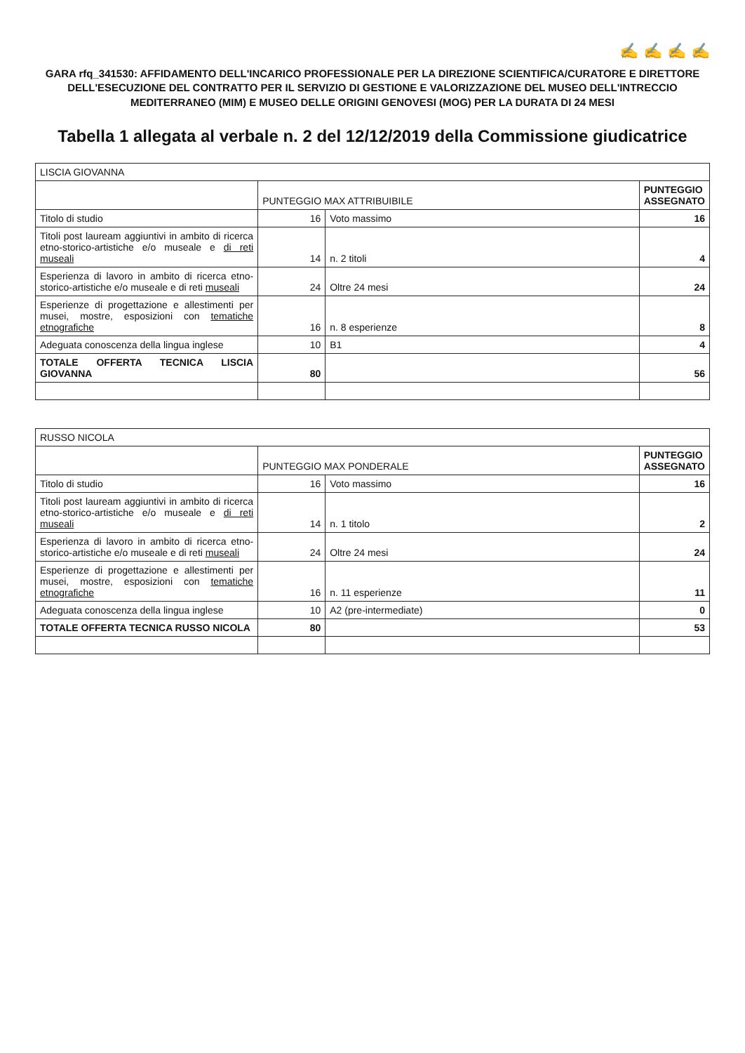✍ ✍ ✍ ✍
GARA rfq_341530: AFFIDAMENTO DELL'INCARICO PROFESSIONALE PER LA DIREZIONE SCIENTIFICA/CURATORE E DIRETTORE DELL'ESECUZIONE DEL CONTRATTO PER IL SERVIZIO DI GESTIONE E VALORIZZAZIONE DEL MUSEO DELL'INTRECCIO MEDITERRANEO (MIM) E MUSEO DELLE ORIGINI GENOVESI (MOG) PER LA DURATA DI 24 MESI
Tabella 1 allegata al verbale n. 2 del 12/12/2019 della Commissione giudicatrice
| LISCIA GIOVANNA | | | |
| --- | --- | --- | --- |
| | PUNTEGGIO MAX ATTRIBUIBILE | | PUNTEGGIO ASSEGNATO |
| Titolo di studio | 16 | Voto massimo | 16 |
| Titoli post lauream aggiuntivi in ambito di ricerca etno-storico-artistiche e/o museale e di reti museali | 14 | n. 2 titoli | 4 |
| Esperienza di lavoro in ambito di ricerca etno-storico-artistiche e/o museale e di reti museali | 24 | Oltre 24 mesi | 24 |
| Esperienze di progettazione e allestimenti per musei, mostre, esposizioni con tematiche etnografiche | 16 | n. 8 esperienze | 8 |
| Adeguata conoscenza della lingua inglese | 10 | B1 | 4 |
| TOTALE OFFERTA TECNICA LISCIA GIOVANNA | 80 | | 56 |
| RUSSO NICOLA | | | |
| --- | --- | --- | --- |
| | PUNTEGGIO MAX PONDERALE | | PUNTEGGIO ASSEGNATO |
| Titolo di studio | 16 | Voto massimo | 16 |
| Titoli post lauream aggiuntivi in ambito di ricerca etno-storico-artistiche e/o museale e di reti museali | 14 | n. 1 titolo | 2 |
| Esperienza di lavoro in ambito di ricerca etno-storico-artistiche e/o museale e di reti museali | 24 | Oltre 24 mesi | 24 |
| Esperienze di progettazione e allestimenti per musei, mostre, esposizioni con tematiche etnografiche | 16 | n. 11 esperienze | 11 |
| Adeguata conoscenza della lingua inglese | 10 | A2 (pre-intermediate) | 0 |
| TOTALE OFFERTA TECNICA RUSSO NICOLA | 80 | | 53 |